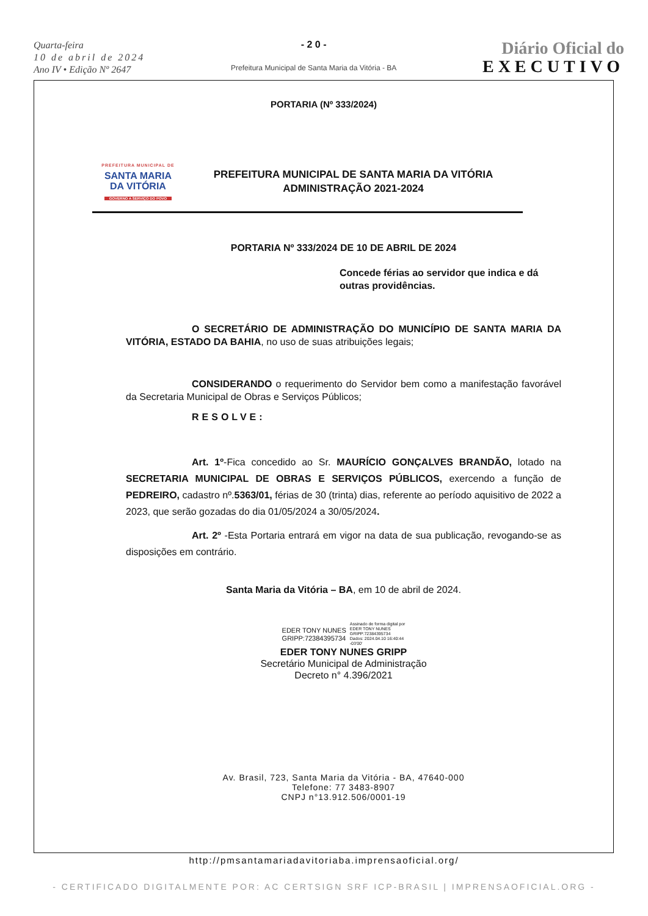Quarta-feira
10 de abril de 2024
Ano IV • Edição Nº 2647
- 2 0 -
Prefeitura Municipal de Santa Maria da Vitória - BA
Diário Oficial do
EXECUTIVO
PORTARIA (Nº 333/2024)
PREFEITURA MUNICIPAL DE
SANTA MARIA
DA VITÓRIA
GOVERNO A SERVIÇO DO POVO
PREFEITURA MUNICIPAL DE SANTA MARIA DA VITÓRIA
ADMINISTRAÇÃO 2021-2024
PORTARIA Nº 333/2024 DE 10 DE ABRIL DE 2024
Concede férias ao servidor que indica e dá outras providências.
O SECRETÁRIO DE ADMINISTRAÇÃO DO MUNICÍPIO DE SANTA MARIA DA VITÓRIA, ESTADO DA BAHIA, no uso de suas atribuições legais;
CONSIDERANDO o requerimento do Servidor bem como a manifestação favorável da Secretaria Municipal de Obras e Serviços Públicos;
RESOLVE:
Art. 1º-Fica concedido ao Sr. MAURÍCIO GONÇALVES BRANDÃO, lotado na SECRETARIA MUNICIPAL DE OBRAS E SERVIÇOS PÚBLICOS, exercendo a função de PEDREIRO, cadastro nº.5363/01, férias de 30 (trinta) dias, referente ao período aquisitivo de 2022 a 2023, que serão gozadas do dia 01/05/2024 a 30/05/2024.
Art. 2º -Esta Portaria entrará em vigor na data de sua publicação, revogando-se as disposições em contrário.
Santa Maria da Vitória – BA, em 10 de abril de 2024.
EDER TONY NUNES
GRIPP:72384395734
Assinado de forma digital por
EDER TONY NUNES
GRIPP:72384395734
Dados: 2024.04.10 16:40:44
-03'00'
EDER TONY NUNES GRIPP
Secretário Municipal de Administração
Decreto n° 4.396/2021
Av. Brasil, 723, Santa Maria da Vitória - BA, 47640-000
Telefone: 77 3483-8907
CNPJ n°13.912.506/0001-19
http://pmsantamariadavitoriaba.imprensaoficial.org/
- CERTIFICADO DIGITALMENTE POR: AC CERTSIGN SRF ICP-BRASIL | IMPRENSAOFICIAL.ORG -